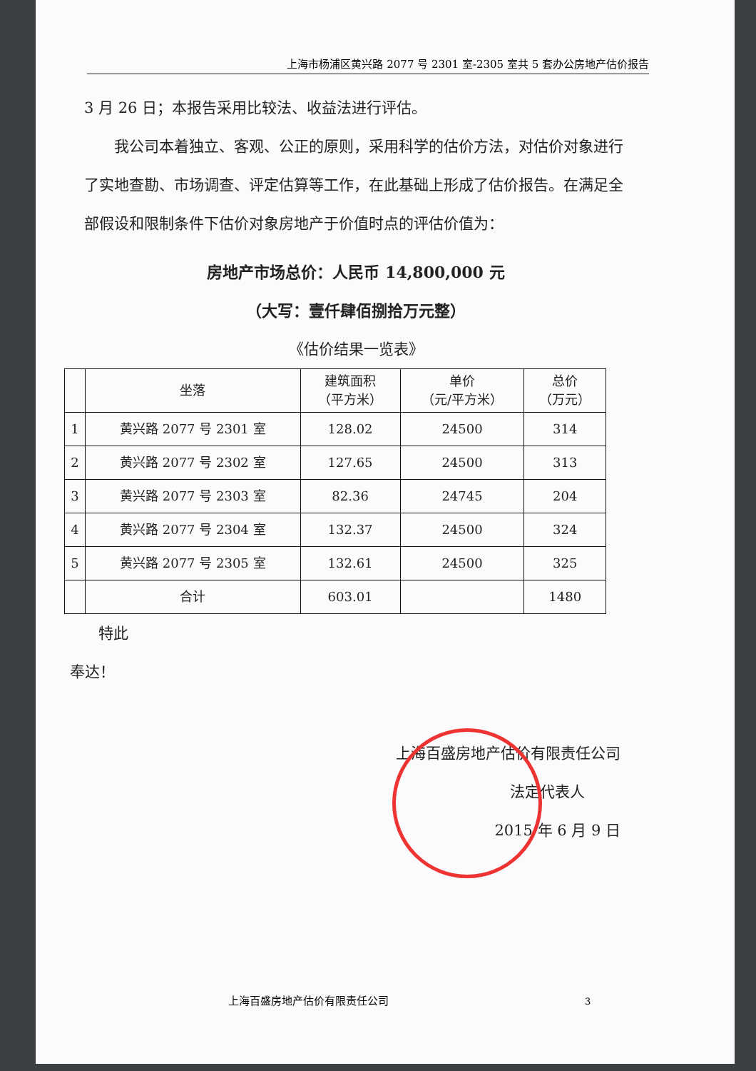上海市杨浦区黄兴路 2077 号 2301 室-2305 室共 5 套办公房地产估价报告
3 月 26 日；本报告采用比较法、收益法进行评估。
我公司本着独立、客观、公正的原则，采用科学的估价方法，对估价对象进行了实地查勘、市场调查、评定估算等工作，在此基础上形成了估价报告。在满足全部假设和限制条件下估价对象房地产于价值时点的评估价值为：
房地产市场总价：人民币 14,800,000 元
（大写：壹仟肆佰捌拾万元整）
《估价结果一览表》
| | 坐落 | 建筑面积 （平方米） | 单价 （元/平方米） | 总价 （万元） |
| --- | --- | --- | --- | --- |
| 1 | 黄兴路 2077 号 2301 室 | 128.02 | 24500 | 314 |
| 2 | 黄兴路 2077 号 2302 室 | 127.65 | 24500 | 313 |
| 3 | 黄兴路 2077 号 2303 室 | 82.36 | 24745 | 204 |
| 4 | 黄兴路 2077 号 2304 室 | 132.37 | 24500 | 324 |
| 5 | 黄兴路 2077 号 2305 室 | 132.61 | 24500 | 325 |
| | 合计 | 603.01 | | 1480 |
特此
奉达！
上海百盛房地产估价有限责任公司
法定代表人
2015 年 6 月 9 日
上海百盛房地产估价有限责任公司 3